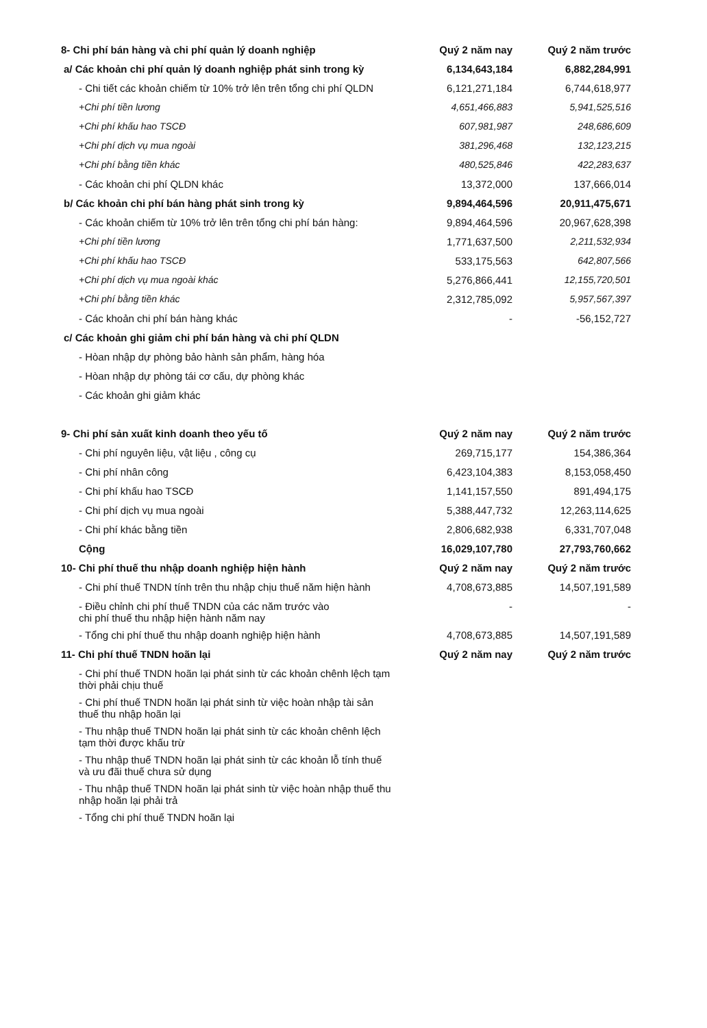| 8- Chi phí bán hàng và chi phí quản lý doanh nghiệp | Quý 2 năm nay | Quý 2 năm trước |
| a/ Các khoản chi phí quản lý doanh nghiệp phát sinh trong kỳ | 6,134,643,184 | 6,882,284,991 |
| - Chi tiết các khoản chiếm từ 10% trở lên trên tổng chi phí QLDN | 6,121,271,184 | 6,744,618,977 |
| +Chi phí tiền lương | 4,651,466,883 | 5,941,525,516 |
| +Chi phí khấu hao TSCĐ | 607,981,987 | 248,686,609 |
| +Chi phí dịch vụ mua ngoài | 381,296,468 | 132,123,215 |
| +Chi phí bằng tiền khác | 480,525,846 | 422,283,637 |
| - Các khoản chi phí QLDN khác | 13,372,000 | 137,666,014 |
| b/ Các khoản chi phí bán hàng phát sinh trong kỳ | 9,894,464,596 | 20,911,475,671 |
| - Các khoản chiếm từ 10% trở lên trên tổng chi phí bán hàng: | 9,894,464,596 | 20,967,628,398 |
| +Chi phí tiền lương | 1,771,637,500 | 2,211,532,934 |
| +Chi phí khấu hao TSCĐ | 533,175,563 | 642,807,566 |
| +Chi phí dịch vụ mua ngoài khác | 5,276,866,441 | 12,155,720,501 |
| +Chi phí bằng tiền khác | 2,312,785,092 | 5,957,567,397 |
| - Các khoản chi phí bán hàng khác | - | -56,152,727 |
| c/ Các khoản ghi giảm chi phí bán hàng và chi phí QLDN | | |
| - Hòan nhập dự phòng bảo hành sản phẩm, hàng hóa | | |
| - Hòan nhập dự phòng tái cơ cấu, dự phòng khác | | |
| - Các khoản ghi giảm khác | | |
| 9- Chi phí sản xuất kinh doanh theo yếu tố | Quý 2 năm nay | Quý 2 năm trước |
| - Chi phí nguyên liệu, vật liệu , công cụ | 269,715,177 | 154,386,364 |
| - Chi phí nhân công | 6,423,104,383 | 8,153,058,450 |
| - Chi phí khấu hao TSCĐ | 1,141,157,550 | 891,494,175 |
| - Chi phí dịch vụ mua ngoài | 5,388,447,732 | 12,263,114,625 |
| - Chi phí khác bằng tiền | 2,806,682,938 | 6,331,707,048 |
| Cộng | 16,029,107,780 | 27,793,760,662 |
| 10- Chi phí thuế thu nhập doanh nghiệp hiện hành | Quý 2 năm nay | Quý 2 năm trước |
| - Chi phí thuế TNDN tính trên thu nhập chịu thuế năm hiện hành | 4,708,673,885 | 14,507,191,589 |
| - Điều chỉnh chi phí thuế TNDN của các năm trước vào chi phí thuế thu nhập hiện hành năm nay | - | - |
| - Tổng chi phí thuế thu nhập doanh nghiệp hiện hành | 4,708,673,885 | 14,507,191,589 |
| 11- Chi phí thuế TNDN hoãn lại | Quý 2 năm nay | Quý 2 năm trước |
| - Chi phí thuế TNDN hoãn lại phát sinh từ các khoản chênh lệch tạm thời phải chịu thuế | | |
| - Chi phí thuế TNDN hoãn lại phát sinh từ việc hoàn nhập tài sản thuế thu nhập hoãn lại | | |
| - Thu nhập thuế TNDN hoãn lại phát sinh từ các khoản chênh lệch tạm thời được khấu trừ | | |
| - Thu nhập thuế TNDN hoãn lại phát sinh từ các khoản lỗ tính thuế và ưu đãi thuế chưa sử dụng | | |
| - Thu nhập thuế TNDN hoãn lại phát sinh từ việc hoàn nhập thuế thu nhập hoãn lại phải trả | | |
| - Tổng chi phí thuế TNDN hoãn lại | | |